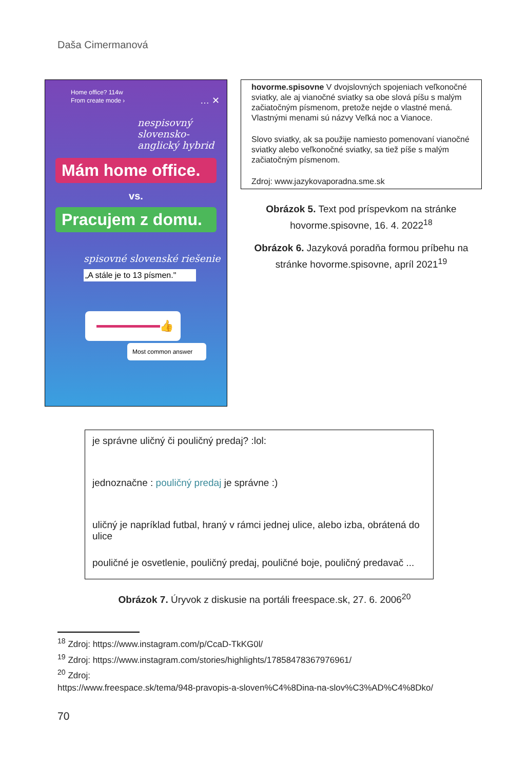Daša Cimermanová
Home office? 114w
From create mode › … ✕
nespisovný slovensko-anglický hybrid
Mám home office.
vs.
Pracujem z domu.
spisovné slovenské riešenie
„A stále je to 13 písmen."
👍
Most common answer
hovorme.spisovne V dvojslovných spojeniach veľkonočné sviatky, ale aj vianočné sviatky sa obe slová píšu s malým začiatočným písmenom, pretože nejde o vlastné mená. Vlastnými menami sú názvy Veľká noc a Vianoce.
Slovo sviatky, ak sa použije namiesto pomenovaní vianočné sviatky alebo veľkonočné sviatky, sa tiež píše s malým začiatočným písmenom.
Zdroj: www.jazykovaporadna.sme.sk
Obrázok 5. Text pod príspevkom na stránke
hovorme.spisovne, 16. 4. 2022<sup>18</sup>
Obrázok 6. Jazyková poradňa formou príbehu na
stránke hovorme.spisovne, apríl 2021<sup>19</sup>
je správne uličný či pouličný predaj? :lol:
jednoznačne : pouličný predaj je správne :)
uličný je napríklad futbal, hraný v rámci jednej ulice, alebo izba, obrátená do ulice
pouličné je osvetlenie, pouličný predaj, pouličné boje, pouličný predavač ...
Obrázok 7. Úryvok z diskusie na portáli freespace.sk, 27. 6. 2006<sup>20</sup>
<sup>18</sup> Zdroj: https://www.instagram.com/p/CcaD-TkKG0l/
<sup>19</sup> Zdroj: https://www.instagram.com/stories/highlights/17858478367976961/
<sup>20</sup> Zdroj:
https://www.freespace.sk/tema/948-pravopis-a-sloven%C4%8Dina-na-slov%C3%AD%C4%8Dko/
70